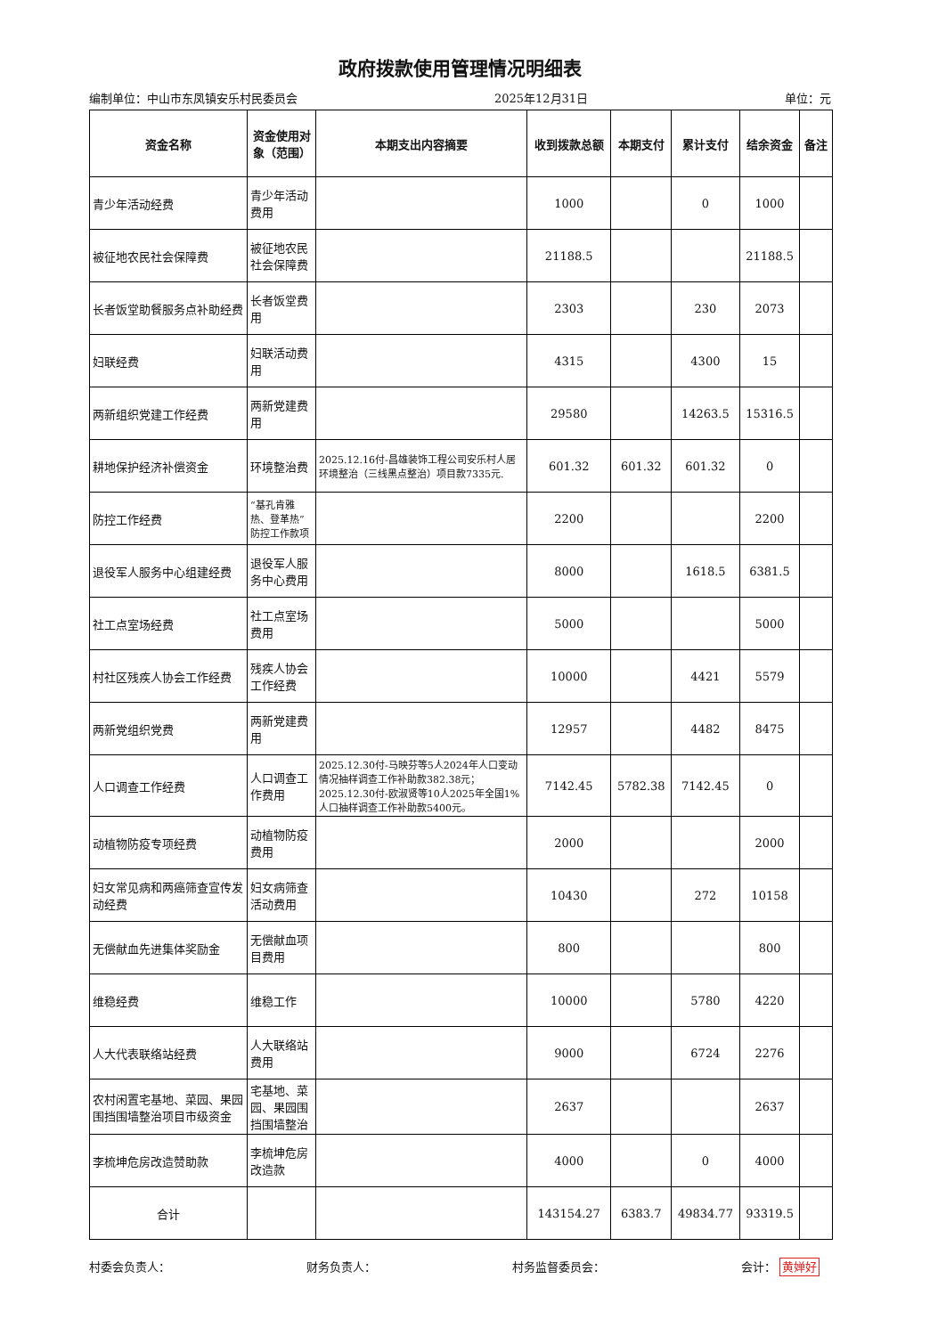政府拨款使用管理情况明细表
编制单位：中山市东凤镇安乐村民委员会 2025年12月31日 单位：元
| 资金名称 | 资金使用对象（范围） | 本期支出内容摘要 | 收到拨款总额 | 本期支付 | 累计支付 | 结余资金 | 备注 |
| --- | --- | --- | --- | --- | --- | --- | --- |
| 青少年活动经费 | 青少年活动费用 | | 1000 | | 0 | 1000 | |
| 被征地农民社会保障费 | 被征地农民社会保障费 | | 21188.5 | | | 21188.5 | |
| 长者饭堂助餐服务点补助经费 | 长者饭堂费用 | | 2303 | | 230 | 2073 | |
| 妇联经费 | 妇联活动费用 | | 4315 | | 4300 | 15 | |
| 两新组织党建工作经费 | 两新党建费用 | | 29580 | | 14263.5 | 15316.5 | |
| 耕地保护经济补偿资金 | 环境整治费 | 2025.12.16付-昌雄装饰工程公司安乐村人居环境整治（三线黑点整治）项目款7335元. | 601.32 | 601.32 | 601.32 | 0 | |
| 防控工作经费 | “基孔肯雅热、登革热”防控工作款项 | | 2200 | | | 2200 | |
| 退役军人服务中心组建经费 | 退役军人服务中心费用 | | 8000 | | 1618.5 | 6381.5 | |
| 社工点室场经费 | 社工点室场费用 | | 5000 | | | 5000 | |
| 村社区残疾人协会工作经费 | 残疾人协会工作经费 | | 10000 | | 4421 | 5579 | |
| 两新党组织党费 | 两新党建费用 | | 12957 | | 4482 | 8475 | |
| 人口调查工作经费 | 人口调查工作费用 | 2025.12.30付-马映芬等5人2024年人口变动情况抽样调查工作补助款382.38元；2025.12.30付-欧淑贤等10人2025年全国1%人口抽样调查工作补助款5400元。 | 7142.45 | 5782.38 | 7142.45 | 0 | |
| 动植物防疫专项经费 | 动植物防疫费用 | | 2000 | | | 2000 | |
| 妇女常见病和两癌筛查宣传发动经费 | 妇女病筛查活动费用 | | 10430 | | 272 | 10158 | |
| 无偿献血先进集体奖励金 | 无偿献血项目费用 | | 800 | | | 800 | |
| 维稳经费 | 维稳工作 | | 10000 | | 5780 | 4220 | |
| 人大代表联络站经费 | 人大联络站费用 | | 9000 | | 6724 | 2276 | |
| 农村闲置宅基地、菜园、果园围挡围墙整治项目市级资金 | 宅基地、菜园、果园围挡围墙整治 | | 2637 | | | 2637 | |
| 李梳坤危房改造赞助款 | 李梳坤危房改造款 | | 4000 | | 0 | 4000 | |
| 合计 | | | 143154.27 | 6383.7 | 49834.77 | 93319.5 | |
村委会负责人： 财务负责人： 村务监督委员会： 会计： 黄婵好